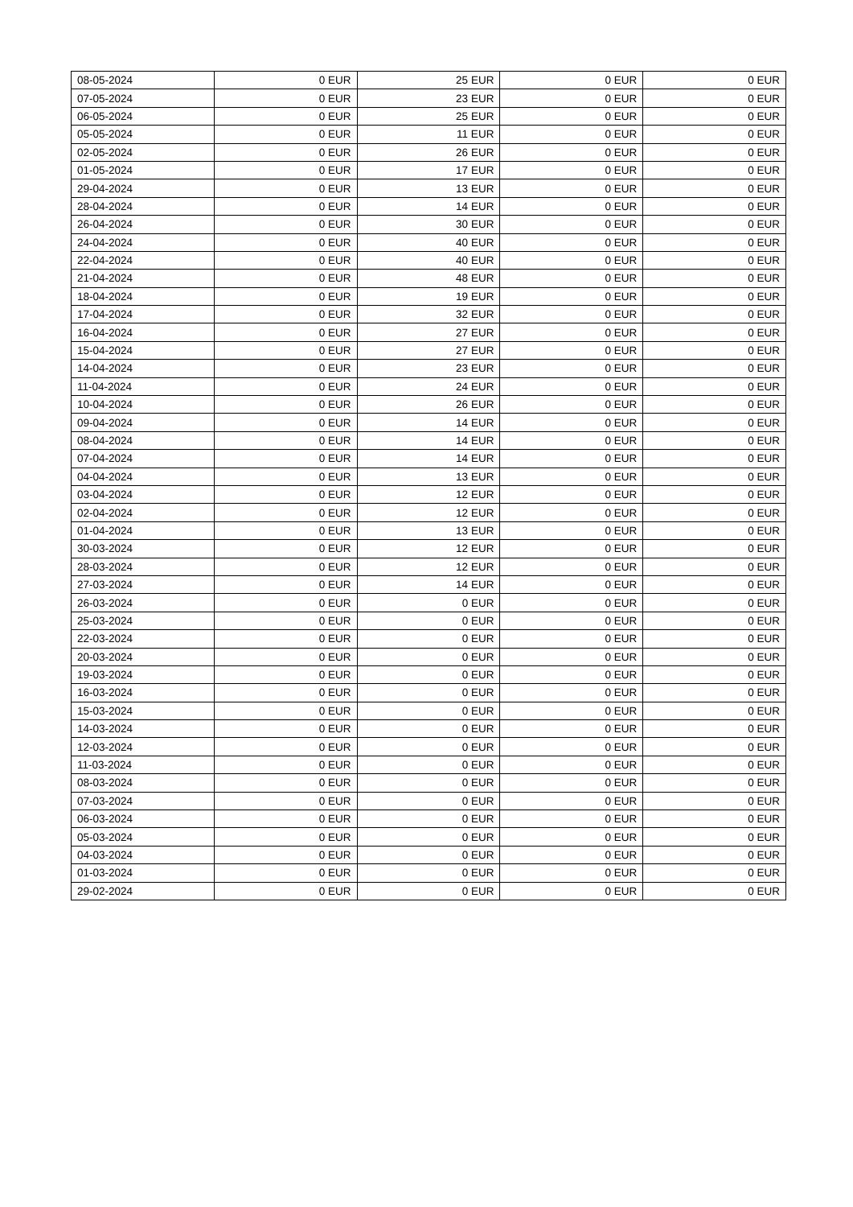| 08-05-2024 | 0 EUR | 25 EUR | 0 EUR | 0 EUR |
| 07-05-2024 | 0 EUR | 23 EUR | 0 EUR | 0 EUR |
| 06-05-2024 | 0 EUR | 25 EUR | 0 EUR | 0 EUR |
| 05-05-2024 | 0 EUR | 11 EUR | 0 EUR | 0 EUR |
| 02-05-2024 | 0 EUR | 26 EUR | 0 EUR | 0 EUR |
| 01-05-2024 | 0 EUR | 17 EUR | 0 EUR | 0 EUR |
| 29-04-2024 | 0 EUR | 13 EUR | 0 EUR | 0 EUR |
| 28-04-2024 | 0 EUR | 14 EUR | 0 EUR | 0 EUR |
| 26-04-2024 | 0 EUR | 30 EUR | 0 EUR | 0 EUR |
| 24-04-2024 | 0 EUR | 40 EUR | 0 EUR | 0 EUR |
| 22-04-2024 | 0 EUR | 40 EUR | 0 EUR | 0 EUR |
| 21-04-2024 | 0 EUR | 48 EUR | 0 EUR | 0 EUR |
| 18-04-2024 | 0 EUR | 19 EUR | 0 EUR | 0 EUR |
| 17-04-2024 | 0 EUR | 32 EUR | 0 EUR | 0 EUR |
| 16-04-2024 | 0 EUR | 27 EUR | 0 EUR | 0 EUR |
| 15-04-2024 | 0 EUR | 27 EUR | 0 EUR | 0 EUR |
| 14-04-2024 | 0 EUR | 23 EUR | 0 EUR | 0 EUR |
| 11-04-2024 | 0 EUR | 24 EUR | 0 EUR | 0 EUR |
| 10-04-2024 | 0 EUR | 26 EUR | 0 EUR | 0 EUR |
| 09-04-2024 | 0 EUR | 14 EUR | 0 EUR | 0 EUR |
| 08-04-2024 | 0 EUR | 14 EUR | 0 EUR | 0 EUR |
| 07-04-2024 | 0 EUR | 14 EUR | 0 EUR | 0 EUR |
| 04-04-2024 | 0 EUR | 13 EUR | 0 EUR | 0 EUR |
| 03-04-2024 | 0 EUR | 12 EUR | 0 EUR | 0 EUR |
| 02-04-2024 | 0 EUR | 12 EUR | 0 EUR | 0 EUR |
| 01-04-2024 | 0 EUR | 13 EUR | 0 EUR | 0 EUR |
| 30-03-2024 | 0 EUR | 12 EUR | 0 EUR | 0 EUR |
| 28-03-2024 | 0 EUR | 12 EUR | 0 EUR | 0 EUR |
| 27-03-2024 | 0 EUR | 14 EUR | 0 EUR | 0 EUR |
| 26-03-2024 | 0 EUR | 0 EUR | 0 EUR | 0 EUR |
| 25-03-2024 | 0 EUR | 0 EUR | 0 EUR | 0 EUR |
| 22-03-2024 | 0 EUR | 0 EUR | 0 EUR | 0 EUR |
| 20-03-2024 | 0 EUR | 0 EUR | 0 EUR | 0 EUR |
| 19-03-2024 | 0 EUR | 0 EUR | 0 EUR | 0 EUR |
| 16-03-2024 | 0 EUR | 0 EUR | 0 EUR | 0 EUR |
| 15-03-2024 | 0 EUR | 0 EUR | 0 EUR | 0 EUR |
| 14-03-2024 | 0 EUR | 0 EUR | 0 EUR | 0 EUR |
| 12-03-2024 | 0 EUR | 0 EUR | 0 EUR | 0 EUR |
| 11-03-2024 | 0 EUR | 0 EUR | 0 EUR | 0 EUR |
| 08-03-2024 | 0 EUR | 0 EUR | 0 EUR | 0 EUR |
| 07-03-2024 | 0 EUR | 0 EUR | 0 EUR | 0 EUR |
| 06-03-2024 | 0 EUR | 0 EUR | 0 EUR | 0 EUR |
| 05-03-2024 | 0 EUR | 0 EUR | 0 EUR | 0 EUR |
| 04-03-2024 | 0 EUR | 0 EUR | 0 EUR | 0 EUR |
| 01-03-2024 | 0 EUR | 0 EUR | 0 EUR | 0 EUR |
| 29-02-2024 | 0 EUR | 0 EUR | 0 EUR | 0 EUR |